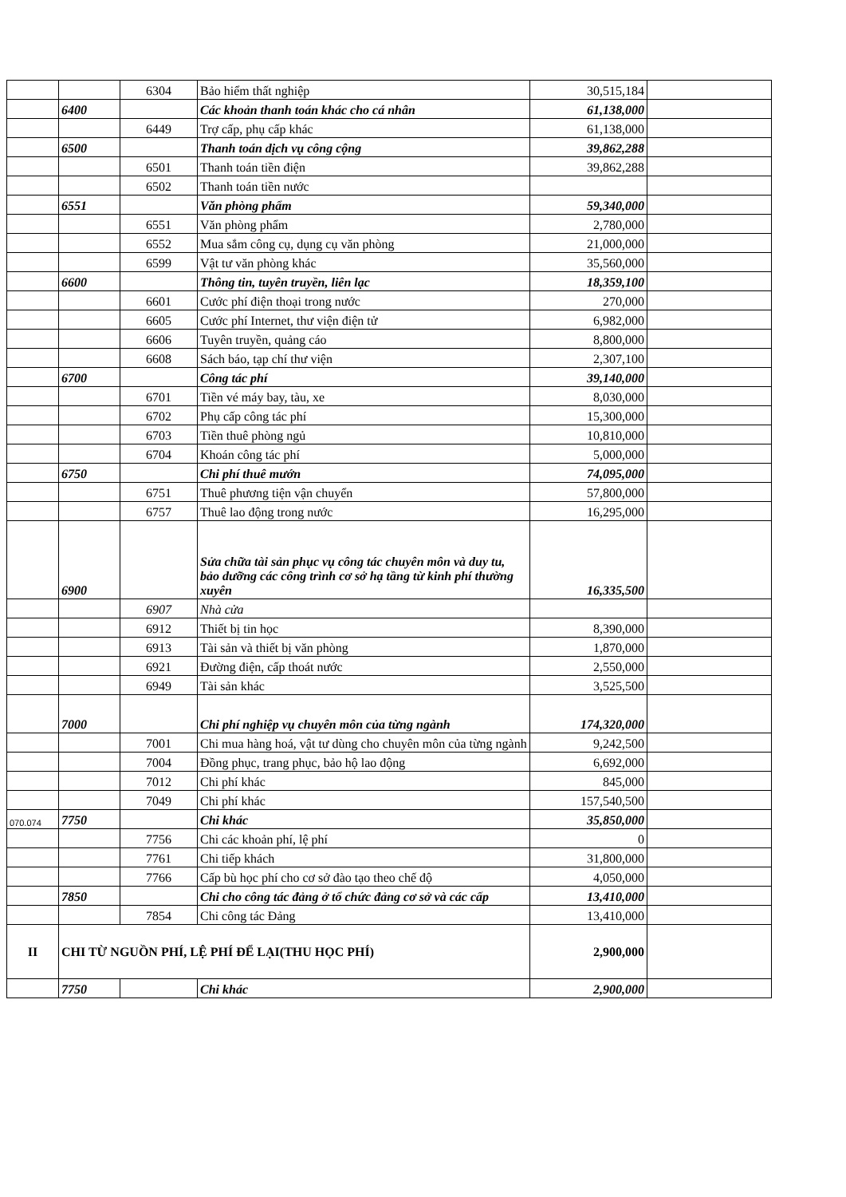| | | 6304 | Bảo hiểm thất nghiệp | 30,515,184 | |
| | 6400 | | Các khoản thanh toán khác cho cá nhân | 61,138,000 | |
| | | 6449 | Trợ cấp, phụ cấp khác | 61,138,000 | |
| | 6500 | | Thanh toán dịch vụ công cộng | 39,862,288 | |
| | | 6501 | Thanh toán tiền điện | 39,862,288 | |
| | | 6502 | Thanh toán tiền nước | | |
| | 6551 | | Văn phòng phẩm | 59,340,000 | |
| | | 6551 | Văn phòng phẩm | 2,780,000 | |
| | | 6552 | Mua sắm công cụ, dụng cụ văn phòng | 21,000,000 | |
| | | 6599 | Vật tư văn phòng khác | 35,560,000 | |
| | 6600 | | Thông tin, tuyên truyền, liên lạc | 18,359,100 | |
| | | 6601 | Cước phí điện thoại trong nước | 270,000 | |
| | | 6605 | Cước phí Internet, thư viện điện tử | 6,982,000 | |
| | | 6606 | Tuyên truyền, quảng cáo | 8,800,000 | |
| | | 6608 | Sách báo, tạp chí thư viện | 2,307,100 | |
| | 6700 | | Công tác phí | 39,140,000 | |
| | | 6701 | Tiền vé máy bay, tàu, xe | 8,030,000 | |
| | | 6702 | Phụ cấp công tác phí | 15,300,000 | |
| | | 6703 | Tiền thuê phòng ngủ | 10,810,000 | |
| | | 6704 | Khoán công tác phí | 5,000,000 | |
| | 6750 | | Chi phí thuê mướn | 74,095,000 | |
| | | 6751 | Thuê phương tiện vận chuyển | 57,800,000 | |
| | | 6757 | Thuê lao động trong nước | 16,295,000 | |
| | 6900 | | Sửa chữa tài sản phục vụ công tác chuyên môn và duy tu, bảo dưỡng các công trình cơ sở hạ tầng từ kinh phí thường xuyên | 16,335,500 | |
| | | 6907 | Nhà cửa | | |
| | | 6912 | Thiết bị tin học | 8,390,000 | |
| | | 6913 | Tài sản và thiết bị văn phòng | 1,870,000 | |
| | | 6921 | Đường điện, cấp thoát nước | 2,550,000 | |
| | | 6949 | Tài sản khác | 3,525,500 | |
| | 7000 | | Chi phí nghiệp vụ chuyên môn của từng ngành | 174,320,000 | |
| | | 7001 | Chi mua hàng hoá, vật tư dùng cho chuyên môn của từng ngành | 9,242,500 | |
| | | 7004 | Đồng phục, trang phục, bảo hộ lao động | 6,692,000 | |
| | | 7012 | Chi phí khác | 845,000 | |
| | | 7049 | Chi phí khác | 157,540,500 | |
| 070.074 | 7750 | | Chi khác | 35,850,000 | |
| | | 7756 | Chi các khoản phí, lệ phí | 0 | |
| | | 7761 | Chi tiếp khách | 31,800,000 | |
| | | 7766 | Cấp bù học phí cho cơ sở đào tạo theo chế độ | 4,050,000 | |
| | 7850 | | Chi cho công tác đảng ở tổ chức đảng cơ sở và các cấp | 13,410,000 | |
| | | 7854 | Chi công tác Đảng | 13,410,000 | |
| II | CHI TỪ NGUỒN PHÍ, LỆ PHÍ ĐỂ LẠI(THU HỌC PHÍ) | | | 2,900,000 | |
| | 7750 | | Chi khác | 2,900,000 | |